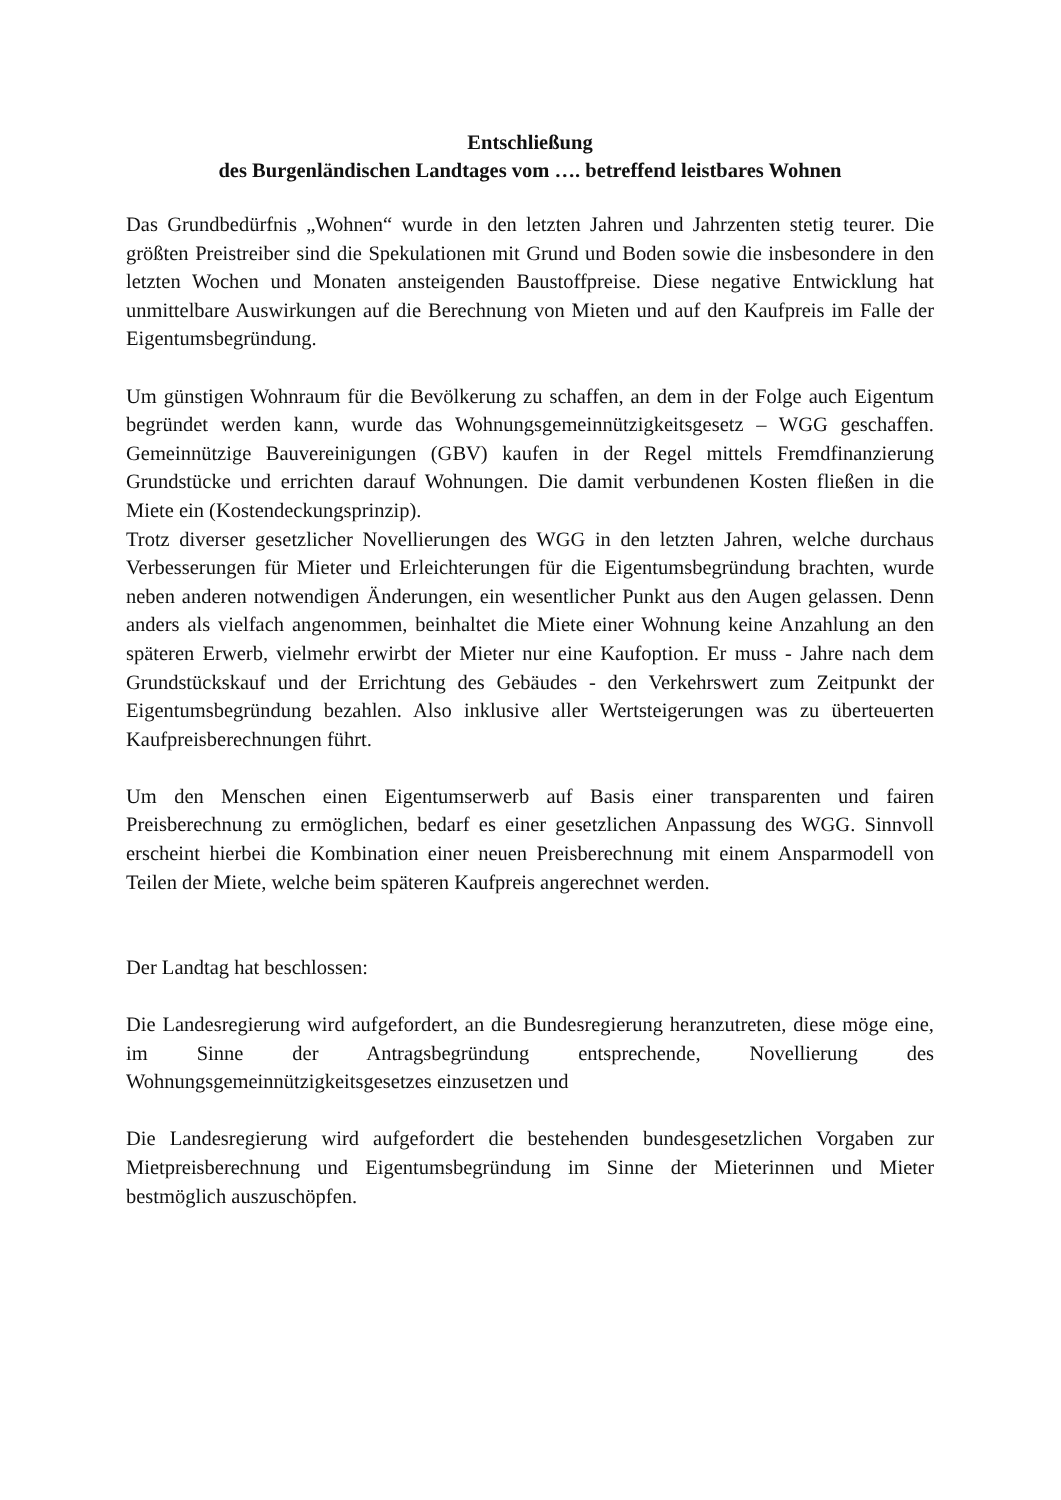Entschließung
des Burgenländischen Landtages vom …. betreffend leistbares Wohnen
Das Grundbedürfnis „Wohnen“ wurde in den letzten Jahren und Jahrzenten stetig teurer. Die größten Preistreiber sind die Spekulationen mit Grund und Boden sowie die insbesondere in den letzten Wochen und Monaten ansteigenden Baustoffpreise. Diese negative Entwicklung hat unmittelbare Auswirkungen auf die Berechnung von Mieten und auf den Kaufpreis im Falle der Eigentumsbegründung.
Um günstigen Wohnraum für die Bevölkerung zu schaffen, an dem in der Folge auch Eigentum begründet werden kann, wurde das Wohnungsgemeinnützigkeitsgesetz – WGG geschaffen. Gemeinnützige Bauvereinigungen (GBV) kaufen in der Regel mittels Fremdfinanzierung Grundstücke und errichten darauf Wohnungen. Die damit verbundenen Kosten fließen in die Miete ein (Kostendeckungsprinzip).
Trotz diverser gesetzlicher Novellierungen des WGG in den letzten Jahren, welche durchaus Verbesserungen für Mieter und Erleichterungen für die Eigentumsbegründung brachten, wurde neben anderen notwendigen Änderungen, ein wesentlicher Punkt aus den Augen gelassen. Denn anders als vielfach angenommen, beinhaltet die Miete einer Wohnung keine Anzahlung an den späteren Erwerb, vielmehr erwirbt der Mieter nur eine Kaufoption. Er muss - Jahre nach dem Grundstückskauf und der Errichtung des Gebäudes - den Verkehrswert zum Zeitpunkt der Eigentumsbegründung bezahlen. Also inklusive aller Wertsteigerungen was zu überteuerten Kaufpreisberechnungen führt.
Um den Menschen einen Eigentumserwerb auf Basis einer transparenten und fairen Preisberechnung zu ermöglichen, bedarf es einer gesetzlichen Anpassung des WGG. Sinnvoll erscheint hierbei die Kombination einer neuen Preisberechnung mit einem Ansparmodell von Teilen der Miete, welche beim späteren Kaufpreis angerechnet werden.
Der Landtag hat beschlossen:
Die Landesregierung wird aufgefordert, an die Bundesregierung heranzutreten, diese möge eine, im Sinne der Antragsbegründung entsprechende, Novellierung des Wohnungsgemeinnützigkeitsgesetzes einzusetzen und
Die Landesregierung wird aufgefordert die bestehenden bundesgesetzlichen Vorgaben zur Mietpreisberechnung und Eigentumsbegründung im Sinne der Mieterinnen und Mieter bestmöglich auszuschöpfen.